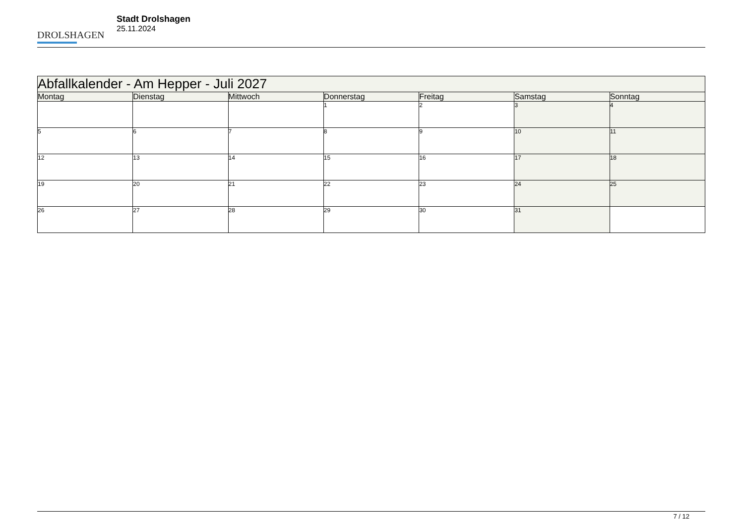DROLSHAGEN
Stadt Drolshagen
25.11.2024
| Abfallkalender - Am Hepper - Juli 2027 | | | | | | |
| --- | --- | --- | --- | --- | --- | --- |
| Montag | Dienstag | Mittwoch | Donnerstag | Freitag | Samstag | Sonntag |
| | | | 1 | 2 | 3 | 4 |
| 5 | 6 | 7 | 8 | 9 | 10 | 11 |
| 12 | 13 | 14 | 15 | 16 | 17 | 18 |
| 19 | 20 | 21 | 22 | 23 | 24 | 25 |
| 26 | 27 | 28 | 29 | 30 | 31 | |
7 / 12